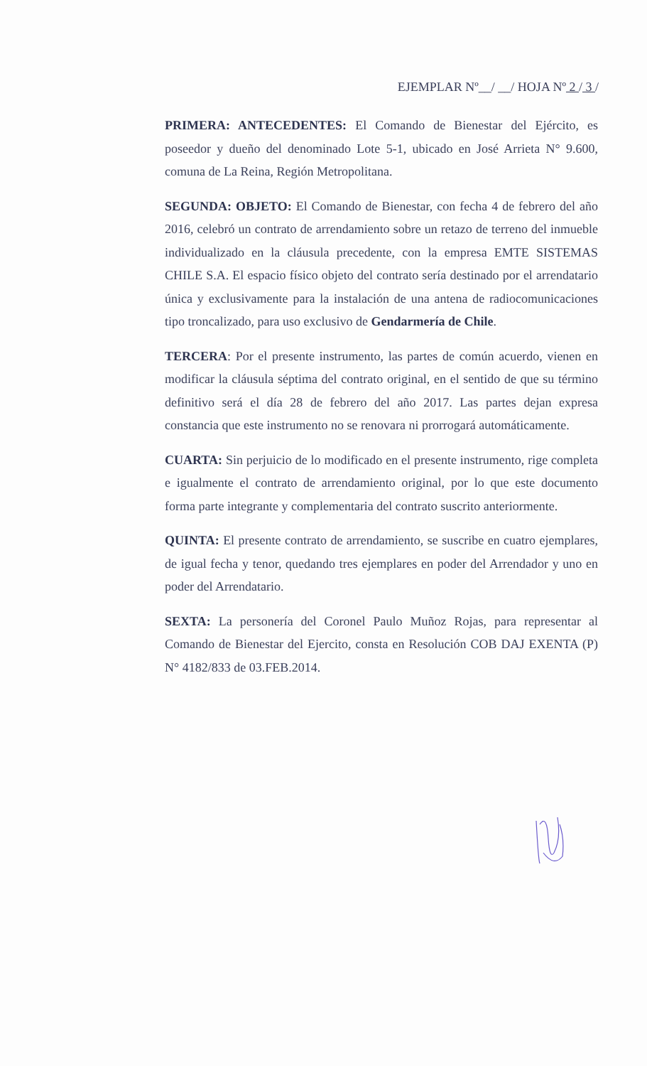EJEMPLAR Nº__/ __/ HOJA Nº 2 / 3 /
PRIMERA: ANTECEDENTES: El Comando de Bienestar del Ejército, es poseedor y dueño del denominado Lote 5-1, ubicado en José Arrieta N° 9.600, comuna de La Reina, Región Metropolitana.
SEGUNDA: OBJETO: El Comando de Bienestar, con fecha 4 de febrero del año 2016, celebró un contrato de arrendamiento sobre un retazo de terreno del inmueble individualizado en la cláusula precedente, con la empresa EMTE SISTEMAS CHILE S.A. El espacio físico objeto del contrato sería destinado por el arrendatario única y exclusivamente para la instalación de una antena de radiocomunicaciones tipo troncalizado, para uso exclusivo de Gendarmería de Chile.
TERCERA: Por el presente instrumento, las partes de común acuerdo, vienen en modificar la cláusula séptima del contrato original, en el sentido de que su término definitivo será el día 28 de febrero del año 2017. Las partes dejan expresa constancia que este instrumento no se renovara ni prorrogará automáticamente.
CUARTA: Sin perjuicio de lo modificado en el presente instrumento, rige completa e igualmente el contrato de arrendamiento original, por lo que este documento forma parte integrante y complementaria del contrato suscrito anteriormente.
QUINTA: El presente contrato de arrendamiento, se suscribe en cuatro ejemplares, de igual fecha y tenor, quedando tres ejemplares en poder del Arrendador y uno en poder del Arrendatario.
SEXTA: La personería del Coronel Paulo Muñoz Rojas, para representar al Comando de Bienestar del Ejercito, consta en Resolución COB DAJ EXENTA (P) N° 4182/833 de 03.FEB.2014.